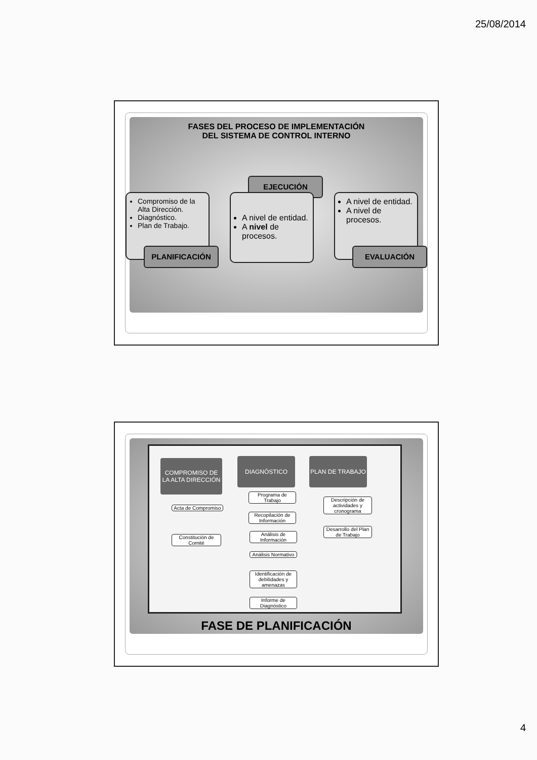25/08/2014
FASES DEL PROCESO DE IMPLEMENTACIÓN
DEL SISTEMA DE CONTROL INTERNO
Compromiso de la Alta Dirección.
Diagnóstico.
Plan de Trabajo.
PLANIFICACIÓN
EJECUCIÓN
A nivel de entidad.
A nivel de procesos.
A nivel de entidad.
A nivel de procesos.
EVALUACIÓN
COMPROMISO DE LA ALTA DIRECCIÓN
Acta de Compromiso
Constitución de Comité
DIAGNÓSTICO
Programa de Trabajo
Recopilación de Información
Análisis de Información
Análisis Normativo
Identificación de debilidades y amenazas
Informe de Diagnóstico
PLAN DE TRABAJO
Descripción de actividades y cronograma
Desarrollo del Plan de Trabajo
FASE DE PLANIFICACIÓN
4